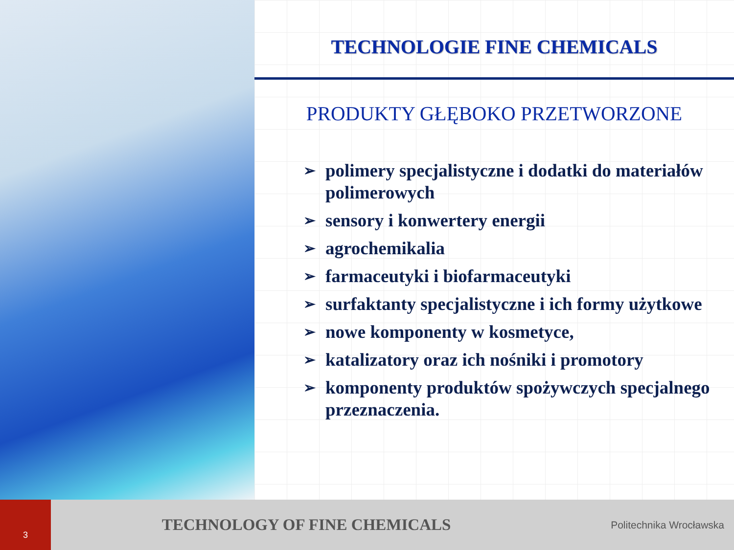TECHNOLOGIE FINE CHEMICALS
PRODUKTY GŁĘBOKO PRZETWORZONE
➢ polimery specjalistyczne i dodatki do materiałów polimerowych
➢ sensory i konwertery energii
➢ agrochemikalia
➢ farmaceutyki i biofarmaceutyki
➢ surfaktanty specjalistyczne i ich formy użytkowe
➢ nowe komponenty w kosmetyce,
➢ katalizatory oraz ich nośniki i promotory
➢ komponenty produktów spożywczych specjalnego przeznaczenia.
3
TECHNOLOGY OF FINE CHEMICALS
Politechnika Wrocławska